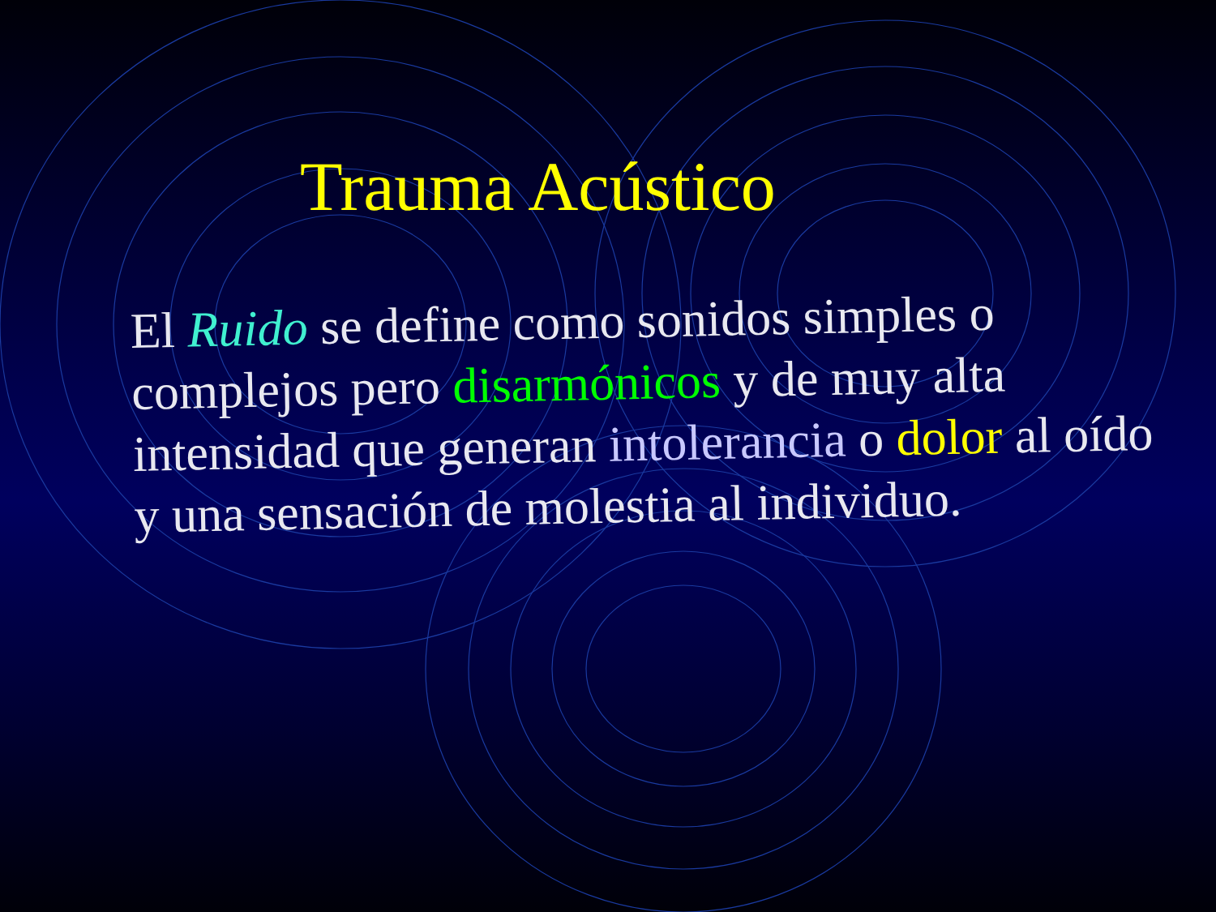Trauma Acústico
El Ruido se define como sonidos simples o complejos pero disarmónicos y de muy alta intensidad que generan intolerancia o dolor al oído y una sensación de molestia al individuo.